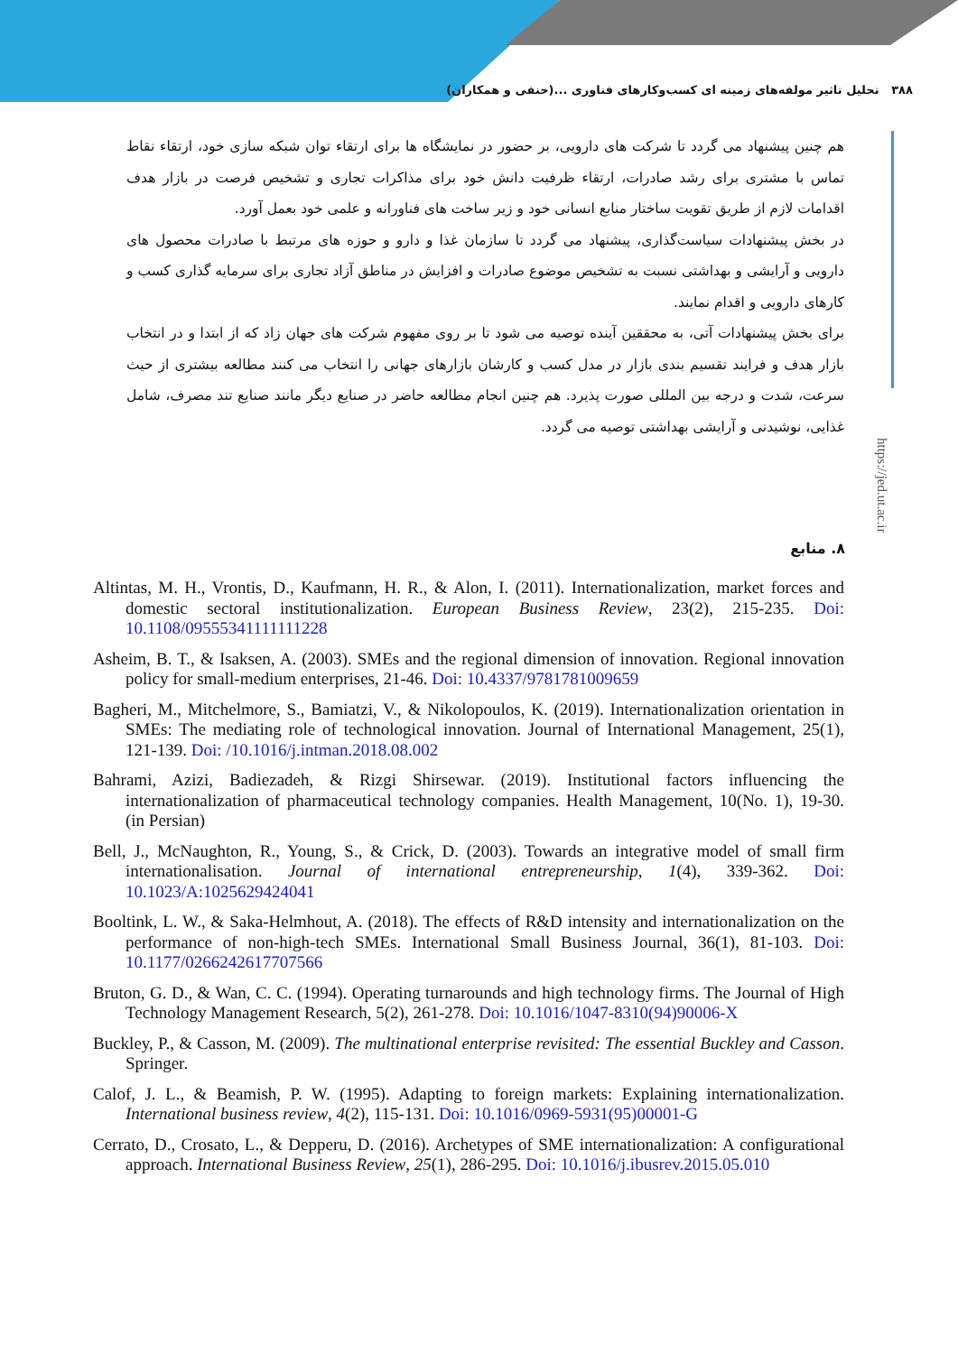۳۸۸ تحلیل تاثیر مولفه‌های زمینه ای کسب‌وکارهای فناوری ...(حنفی و همکاران)
https://jed.ut.ac.ir
هم چنین پیشنهاد می گردد تا شرکت های دارویی، بر حضور در نمایشگاه ها برای ارتقاء توان شبکه سازی خود، ارتقاء نقاط تماس با مشتری برای رشد صادرات، ارتقاء ظرفیت دانش خود برای مذاکرات تجاری و تشخیص فرصت در بازار هدف اقدامات لازم از طریق تقویت ساختار منابع انسانی خود و زیر ساخت های فناورانه و علمی خود بعمل آورد.
در بخش پیشنهادات سیاست‌گذاری، پیشنهاد می گردد تا سازمان غذا و دارو و حوزه های مرتبط با صادرات محصول های دارویی و آرایشی و بهداشتی نسبت به تشخیص موضوع صادرات و افزایش در مناطق آزاد تجاری برای سرمایه گذاری کسب و کارهای دارویی و اقدام نمایند.
برای بخش پیشنهادات آتی، به محققین آینده توصیه می شود تا بر روی مفهوم شرکت های جهان زاد که از ابتدا و در انتخاب بازار هدف و فرایند تقسیم بندی بازار در مدل کسب و کارشان بازارهای جهانی را انتخاب می کنند مطالعه بیشتری از حیث سرعت، شدت و درجه بین المللی صورت پذیرد. هم چنین انجام مطالعه حاضر در صنایع دیگر مانند صنایع تند مصرف، شامل غذایی، نوشیدنی و آرایشی بهداشتی توصیه می گردد.
۸. منابع
Altintas, M. H., Vrontis, D., Kaufmann, H. R., & Alon, I. (2011). Internationalization, market forces and domestic sectoral institutionalization. European Business Review, 23(2), 215-235. Doi: 10.1108/09555341111111228
Asheim, B. T., & Isaksen, A. (2003). SMEs and the regional dimension of innovation. Regional innovation policy for small-medium enterprises, 21-46. Doi: 10.4337/9781781009659
Bagheri, M., Mitchelmore, S., Bamiatzi, V., & Nikolopoulos, K. (2019). Internationalization orientation in SMEs: The mediating role of technological innovation. Journal of International Management, 25(1), 121-139. Doi: /10.1016/j.intman.2018.08.002
Bahrami, Azizi, Badiezadeh, & Rizgi Shirsewar. (2019). Institutional factors influencing the internationalization of pharmaceutical technology companies. Health Management, 10(No. 1), 19-30. (in Persian)
Bell, J., McNaughton, R., Young, S., & Crick, D. (2003). Towards an integrative model of small firm internationalisation. Journal of international entrepreneurship, 1(4), 339-362. Doi: 10.1023/A:1025629424041
Booltink, L. W., & Saka-Helmhout, A. (2018). The effects of R&D intensity and internationalization on the performance of non-high-tech SMEs. International Small Business Journal, 36(1), 81-103. Doi: 10.1177/0266242617707566
Bruton, G. D., & Wan, C. C. (1994). Operating turnarounds and high technology firms. The Journal of High Technology Management Research, 5(2), 261-278. Doi: 10.1016/1047-8310(94)90006-X
Buckley, P., & Casson, M. (2009). The multinational enterprise revisited: The essential Buckley and Casson. Springer.
Calof, J. L., & Beamish, P. W. (1995). Adapting to foreign markets: Explaining internationalization. International business review, 4(2), 115-131. Doi: 10.1016/0969-5931(95)00001-G
Cerrato, D., Crosato, L., & Depperu, D. (2016). Archetypes of SME internationalization: A configurational approach. International Business Review, 25(1), 286-295. Doi: 10.1016/j.ibusrev.2015.05.010